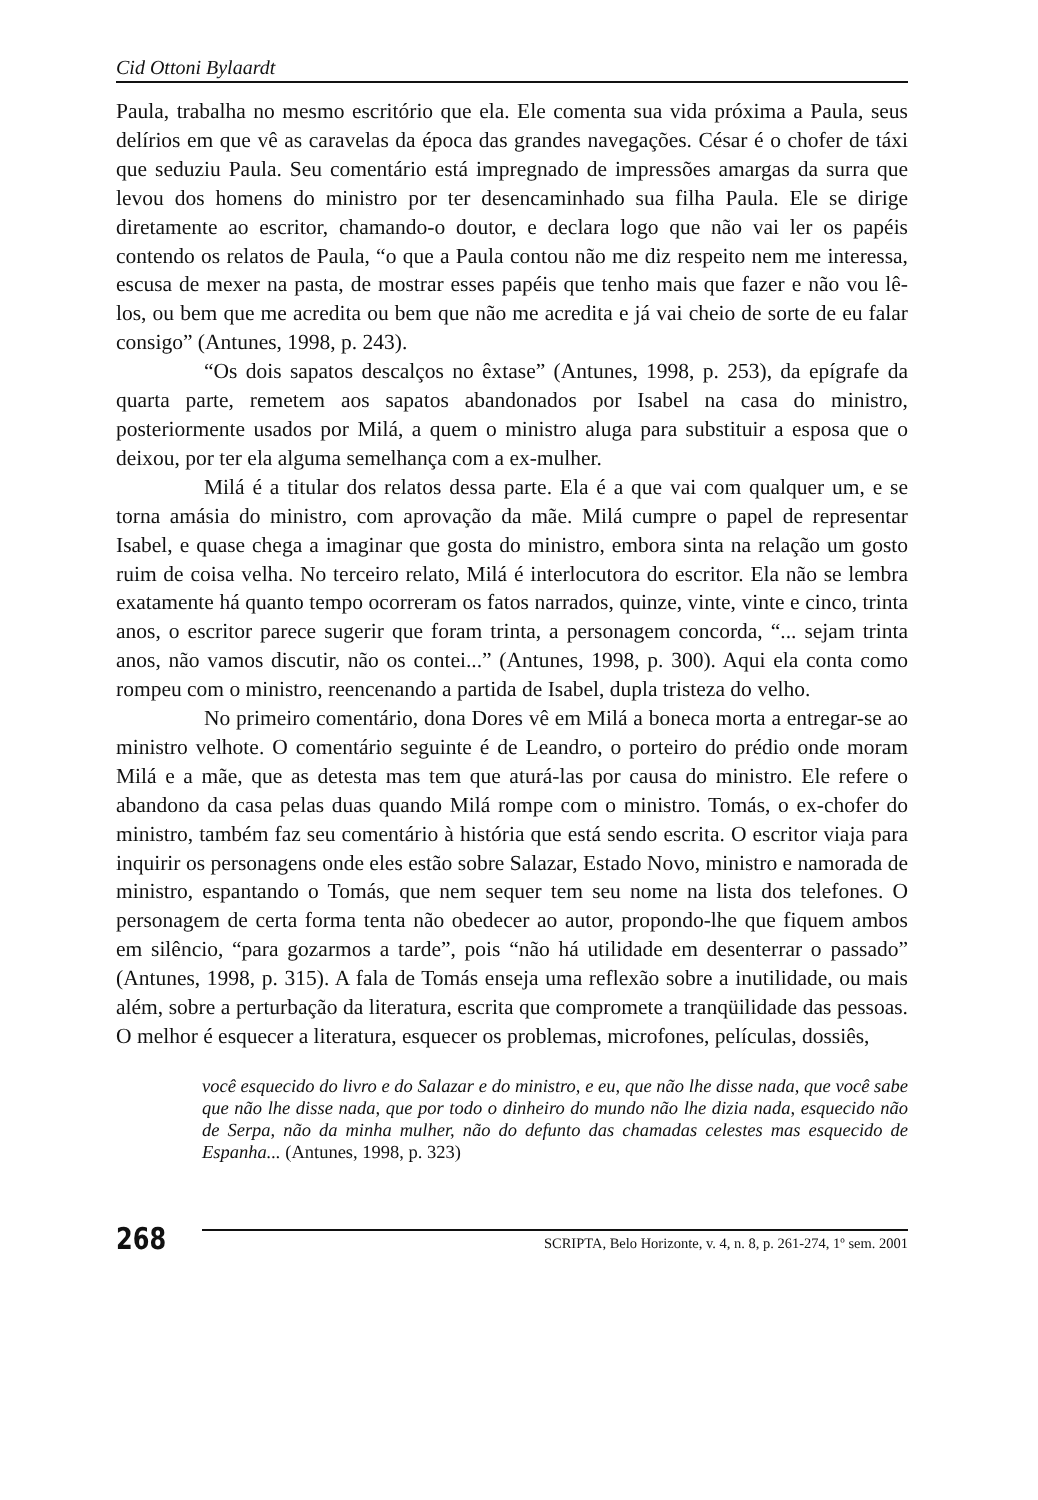Cid Ottoni Bylaardt
Paula, trabalha no mesmo escritório que ela. Ele comenta sua vida próxima a Paula, seus delírios em que vê as caravelas da época das grandes navegações. César é o chofer de táxi que seduziu Paula. Seu comentário está impregnado de impressões amargas da surra que levou dos homens do ministro por ter desencaminhado sua filha Paula. Ele se dirige diretamente ao escritor, chamando-o doutor, e declara logo que não vai ler os papéis contendo os relatos de Paula, “o que a Paula contou não me diz respeito nem me interessa, escusa de mexer na pasta, de mostrar esses papéis que tenho mais que fazer e não vou lê-los, ou bem que me acredita ou bem que não me acredita e já vai cheio de sorte de eu falar consigo” (Antunes, 1998, p. 243).
“Os dois sapatos descalços no êxtase” (Antunes, 1998, p. 253), da epígrafe da quarta parte, remetem aos sapatos abandonados por Isabel na casa do ministro, posteriormente usados por Milá, a quem o ministro aluga para substituir a esposa que o deixou, por ter ela alguma semelhança com a ex-mulher.
Milá é a titular dos relatos dessa parte. Ela é a que vai com qualquer um, e se torna amásia do ministro, com aprovação da mãe. Milá cumpre o papel de representar Isabel, e quase chega a imaginar que gosta do ministro, embora sinta na relação um gosto ruim de coisa velha. No terceiro relato, Milá é interlocutora do escritor. Ela não se lembra exatamente há quanto tempo ocorreram os fatos narrados, quinze, vinte, vinte e cinco, trinta anos, o escritor parece sugerir que foram trinta, a personagem concorda, “... sejam trinta anos, não vamos discutir, não os contei...” (Antunes, 1998, p. 300). Aqui ela conta como rompeu com o ministro, reencenando a partida de Isabel, dupla tristeza do velho.
No primeiro comentário, dona Dores vê em Milá a boneca morta a entregar-se ao ministro velhote. O comentário seguinte é de Leandro, o porteiro do prédio onde moram Milá e a mãe, que as detesta mas tem que aturá-las por causa do ministro. Ele refere o abandono da casa pelas duas quando Milá rompe com o ministro. Tomás, o ex-chofer do ministro, também faz seu comentário à história que está sendo escrita. O escritor viaja para inquirir os personagens onde eles estão sobre Salazar, Estado Novo, ministro e namorada de ministro, espantando o Tomás, que nem sequer tem seu nome na lista dos telefones. O personagem de certa forma tenta não obedecer ao autor, propondo-lhe que fiquem ambos em silêncio, “para gozarmos a tarde”, pois “não há utilidade em desenterrar o passado” (Antunes, 1998, p. 315). A fala de Tomás enseja uma reflexão sobre a inutilidade, ou mais além, sobre a perturbação da literatura, escrita que compromete a tranqüilidade das pessoas. O melhor é esquecer a literatura, esquecer os problemas, microfones, películas, dossiês,
você esquecido do livro e do Salazar e do ministro, e eu, que não lhe disse nada, que você sabe que não lhe disse nada, que por todo o dinheiro do mundo não lhe dizia nada, esquecido não de Serpa, não da minha mulher, não do defunto das chamadas celestes mas esquecido de Espanha... (Antunes, 1998, p. 323)
268
SCRIPTA, Belo Horizonte, v. 4, n. 8, p. 261-274, 1º sem. 2001